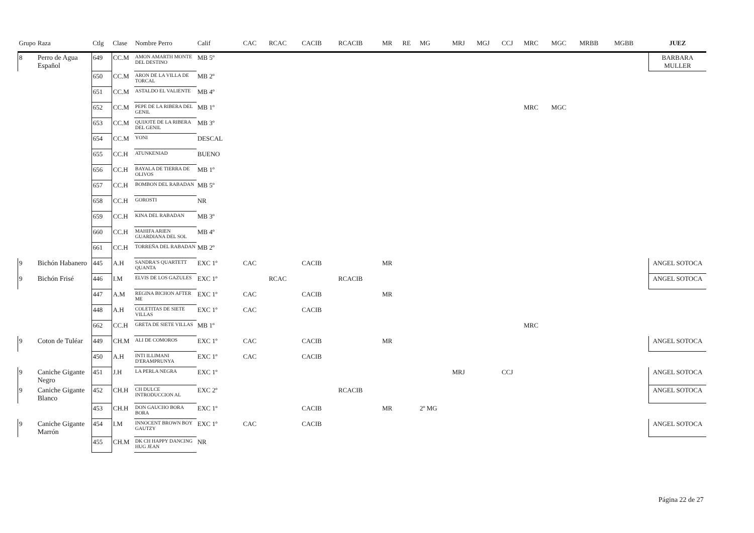| Grupo | Raza | Ctlg | Clase | Nombre Perro | Calif | CAC | RCAC | CACIB | RCACIB | MR | RE | MG | MRJ | MGJ | CCJ | MRC | MGC | MRBB | MGBB | JUEZ |
| --- | --- | --- | --- | --- | --- | --- | --- | --- | --- | --- | --- | --- | --- | --- | --- | --- | --- | --- | --- | --- |
| 8 | Perro de Agua Español | 649 | CC.M | AMON AMARTH MONTE DEL DESTINO | MB 5º | | | | | | | | | | | | | | | BARBARA MULLER |
| | | 650 | CC.M | ARON DE LA VILLA DE TORCAL | MB 2º | | | | | | | | | | | | | | | |
| | | 651 | CC.M | ASTALDO EL VALIENTE | MB 4º | | | | | | | | | | | | | | | |
| | | 652 | CC.M | PEPE DE LA RIBERA DEL GENIL | MB 1º | | | | | | | | | | | MRC | MGC | | | |
| | | 653 | CC.M | QUIJOTE DE LA RIBERA DEL GENIL | MB 3º | | | | | | | | | | | | | | | |
| | | 654 | CC.M | YONI | DESCAL | | | | | | | | | | | | | | | |
| | | 655 | CC.H | ATUNKENIAD | BUENO | | | | | | | | | | | | | | | |
| | | 656 | CC.H | BAYALA DE TIERRA DE OLIVOS | MB 1º | | | | | | | | | | | | | | | |
| | | 657 | CC.H | BOMBON DEL RABADAN | MB 5º | | | | | | | | | | | | | | | |
| | | 658 | CC.H | GOROSTI | NR | | | | | | | | | | | | | | | |
| | | 659 | CC.H | KINA DEL RABADAN | MB 3º | | | | | | | | | | | | | | | |
| | | 660 | CC.H | MAHIFA ARIEN GUARDIANA DEL SOL | MB 4º | | | | | | | | | | | | | | | |
| | | 661 | CC.H | TORREÑA DEL RABADAN | MB 2º | | | | | | | | | | | | | | | |
| 9 | Bichón Habanero | 445 | A.H | SANDRA'S QUARTETT QUANTA | EXC 1º | CAC | | CACIB | | MR | | | | | | | | | | ANGEL SOTOCA |
| 9 | Bichón Frisé | 446 | I.M | ELVIS DE LOS GAZULES | EXC 1º | | RCAC | | RCACIB | | | | | | | | | | | ANGEL SOTOCA |
| | | 447 | A.M | REGINA BICHON AFTER ME | EXC 1º | CAC | | CACIB | | MR | | | | | | | | | | |
| | | 448 | A.H | COLETITAS DE SIETE VILLAS | EXC 1º | CAC | | CACIB | | | | | | | | | | | | |
| | | 662 | CC.H | GRETA DE SIETE VILLAS | MB 1º | | | | | | | | | | | MRC | | | | |
| 9 | Coton de Tuléar | 449 | CH.M | ALI DE COMOROS | EXC 1º | CAC | | CACIB | | MR | | | | | | | | | | ANGEL SOTOCA |
| | | 450 | A.H | INTI ILLIMANI D'ERAMPRUNYA | EXC 1º | CAC | | CACIB | | | | | | | | | | | | |
| 9 | Caniche Gigante Negro | 451 | J.H | LA PERLA NEGRA | EXC 1º | | | | | | | | MRJ | | CCJ | | | | | ANGEL SOTOCA |
| 9 | Caniche Gigante Blanco | 452 | CH.H | CH DULCE INTRODUCCION AL | EXC 2º | | | | RCACIB | | | | | | | | | | | ANGEL SOTOCA |
| | | 453 | CH.H | DON GAUCHO BORA BORA | EXC 1º | | | CACIB | | MR | | 2º MG | | | | | | | | |
| 9 | Caniche Gigante Marrón | 454 | I.M | INNOCENT BROWN BOY GAUTZY | EXC 1º | CAC | | CACIB | | | | | | | | | | | | ANGEL SOTOCA |
| | | 455 | CH.M | DK CH HAPPY DANCING HUG JEAN | NR | | | | | | | | | | | | | | | |
Página 22 de 27